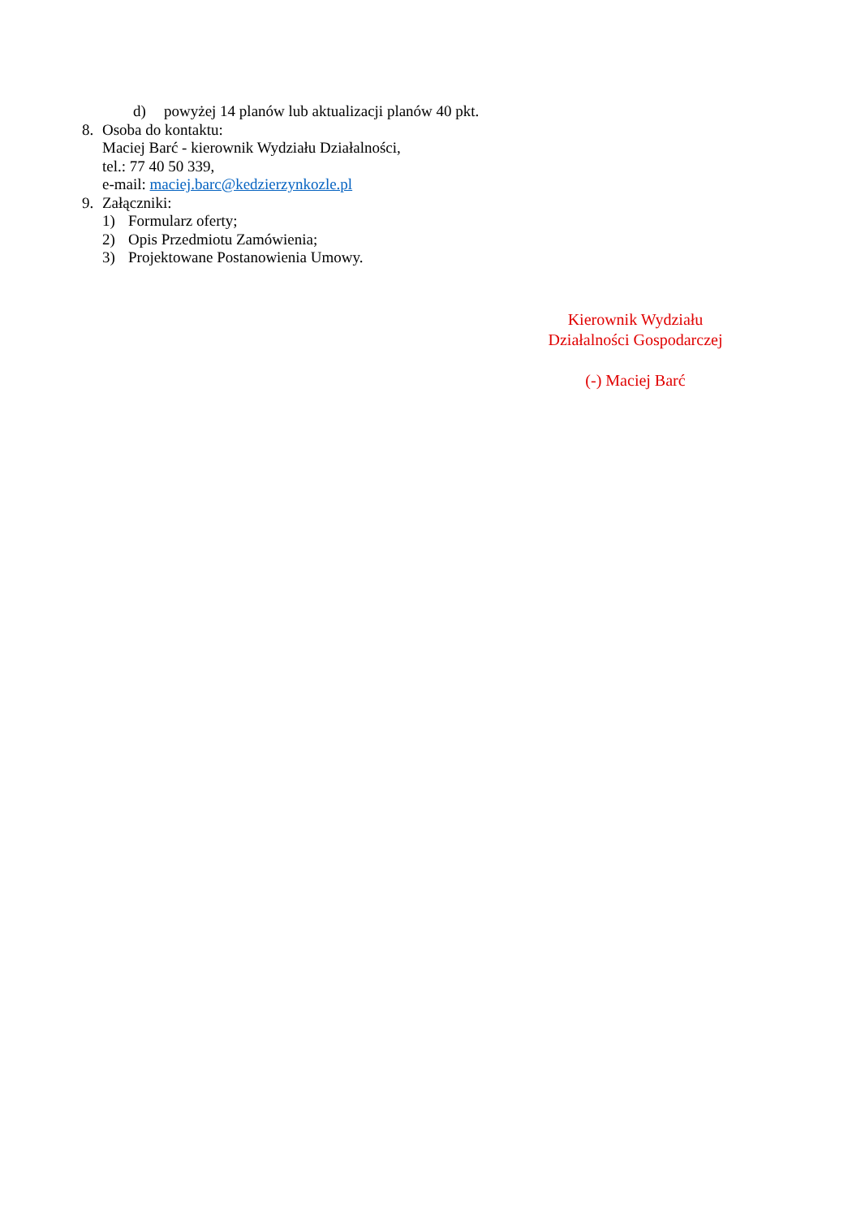d) powyżej 14 planów lub aktualizacji planów 40 pkt.
8. Osoba do kontaktu:
Maciej Barć - kierownik Wydziału Działalności,
tel.: 77 40 50 339,
e-mail: maciej.barc@kedzierzynkozle.pl
9. Załączniki:
1) Formularz oferty;
2) Opis Przedmiotu Zamówienia;
3) Projektowane Postanowienia Umowy.
Kierownik Wydziału
Działalności Gospodarczej
(-) Maciej Barć